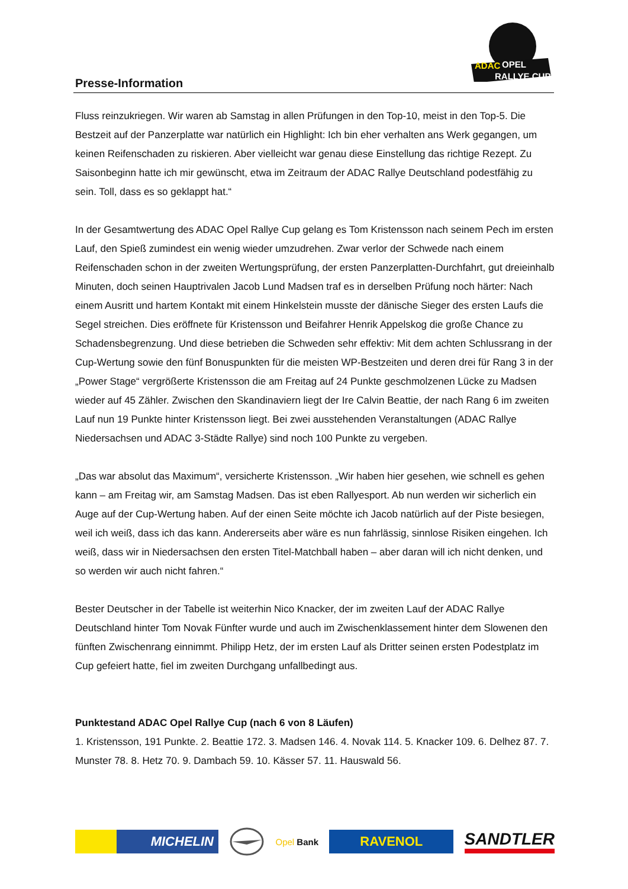Presse-Information
ADAC
OPEL
RALLYE CUP
Fluss reinzukriegen. Wir waren ab Samstag in allen Prüfungen in den Top-10, meist in den Top-5. Die Bestzeit auf der Panzerplatte war natürlich ein Highlight: Ich bin eher verhalten ans Werk gegangen, um keinen Reifenschaden zu riskieren. Aber vielleicht war genau diese Einstellung das richtige Rezept. Zu Saisonbeginn hatte ich mir gewünscht, etwa im Zeitraum der ADAC Rallye Deutschland podestfähig zu sein. Toll, dass es so geklappt hat.“
In der Gesamtwertung des ADAC Opel Rallye Cup gelang es Tom Kristensson nach seinem Pech im ersten Lauf, den Spieß zumindest ein wenig wieder umzudrehen. Zwar verlor der Schwede nach einem Reifenschaden schon in der zweiten Wertungsprüfung, der ersten Panzerplatten-Durchfahrt, gut dreieinhalb Minuten, doch seinen Hauptrivalen Jacob Lund Madsen traf es in derselben Prüfung noch härter: Nach einem Ausritt und hartem Kontakt mit einem Hinkelstein musste der dänische Sieger des ersten Laufs die Segel streichen. Dies eröffnete für Kristensson und Beifahrer Henrik Appelskog die große Chance zu Schadensbegrenzung. Und diese betrieben die Schweden sehr effektiv: Mit dem achten Schlussrang in der Cup-Wertung sowie den fünf Bonuspunkten für die meisten WP-Bestzeiten und deren drei für Rang 3 in der „Power Stage“ vergrößerte Kristensson die am Freitag auf 24 Punkte geschmolzenen Lücke zu Madsen wieder auf 45 Zähler. Zwischen den Skandinaviern liegt der Ire Calvin Beattie, der nach Rang 6 im zweiten Lauf nun 19 Punkte hinter Kristensson liegt. Bei zwei ausstehenden Veranstaltungen (ADAC Rallye Niedersachsen und ADAC 3-Städte Rallye) sind noch 100 Punkte zu vergeben.
„Das war absolut das Maximum“, versicherte Kristensson. „Wir haben hier gesehen, wie schnell es gehen kann – am Freitag wir, am Samstag Madsen. Das ist eben Rallyesport. Ab nun werden wir sicherlich ein Auge auf der Cup-Wertung haben. Auf der einen Seite möchte ich Jacob natürlich auf der Piste besiegen, weil ich weiß, dass ich das kann. Andererseits aber wäre es nun fahrlässig, sinnlose Risiken eingehen. Ich weiß, dass wir in Niedersachsen den ersten Titel-Matchball haben – aber daran will ich nicht denken, und so werden wir auch nicht fahren.“
Bester Deutscher in der Tabelle ist weiterhin Nico Knacker, der im zweiten Lauf der ADAC Rallye Deutschland hinter Tom Novak Fünfter wurde und auch im Zwischenklassement hinter dem Slowenen den fünften Zwischenrang einnimmt. Philipp Hetz, der im ersten Lauf als Dritter seinen ersten Podestplatz im Cup gefeiert hatte, fiel im zweiten Durchgang unfallbedingt aus.
Punktestand ADAC Opel Rallye Cup (nach 6 von 8 Läufen)
1. Kristensson, 191 Punkte. 2. Beattie 172. 3. Madsen 146. 4. Novak 114. 5. Knacker 109. 6. Delhez 87. 7. Munster 78. 8. Hetz 70. 9. Dambach 59. 10. Kässer 57. 11. Hauswald 56.
MICHELIN
Opel Bank
RAVENOL
SANDTLER